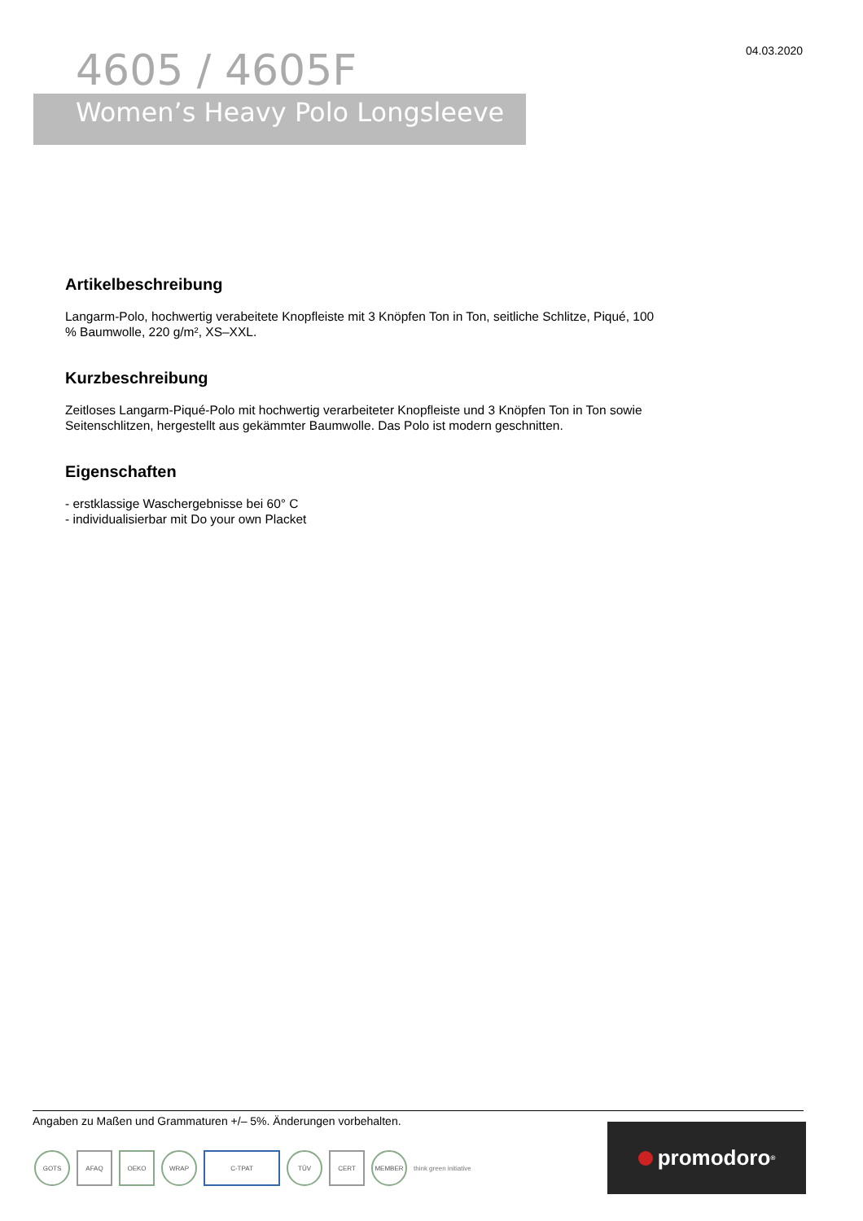04.03.2020
4605 / 4605F
Women’s Heavy Polo Longsleeve
Artikelbeschreibung
Langarm-Polo, hochwertig verabeitete Knopfleiste mit 3 Knöpfen Ton in Ton, seitliche Schlitze, Piqué, 100 % Baumwolle, 220 g/m², XS–XXL.
Kurzbeschreibung
Zeitloses Langarm-Piqué-Polo mit hochwertig verarbeiteter Knopfleiste und 3 Knöpfen Ton in Ton sowie Seitenschlitzen, hergestellt aus gekämmter Baumwolle. Das Polo ist modern geschnitten.
Eigenschaften
- erstklassige Waschergebnisse bei 60° C
- individualisierbar mit Do your own Placket
Angaben zu Maßen und Grammaturen +/– 5%. Änderungen vorbehalten.
GOTS AFAQ OEKO WRAP C-TPAT TÜV CERT MEMBER
think green initiative
promodoro<sup>®</sup>